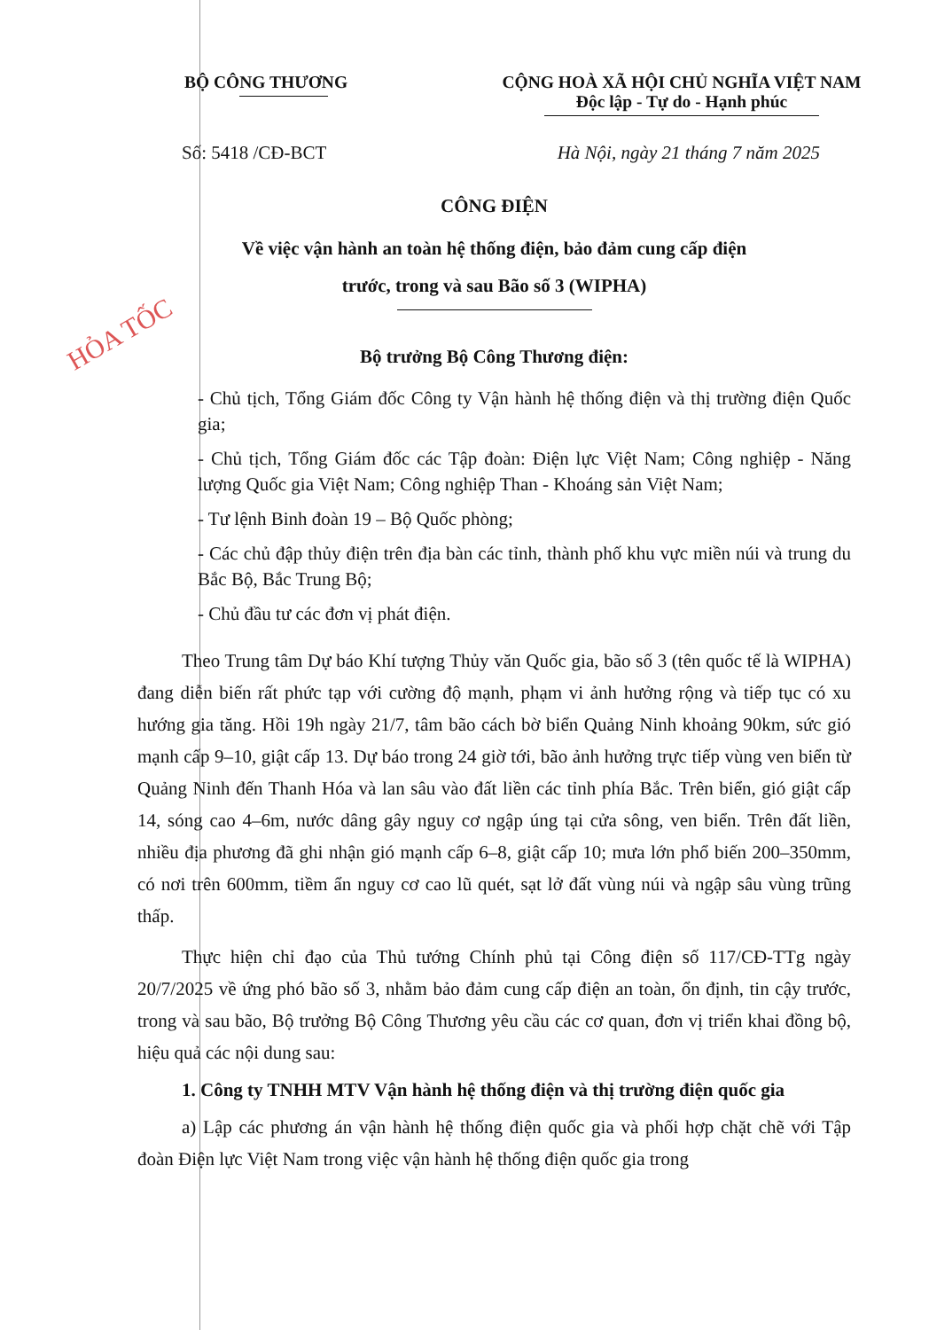BỘ CÔNG THƯƠNG CỘNG HOÀ XÃ HỘI CHỦ NGHĨA VIỆT NAM
Độc lập - Tự do - Hạnh phúc
Số: 5418 /CĐ-BCT Hà Nội, ngày 21 tháng 7 năm 2025
CÔNG ĐIỆN
Về việc vận hành an toàn hệ thống điện, bảo đảm cung cấp điện
trước, trong và sau Bão số 3 (WIPHA)
Bộ trưởng Bộ Công Thương điện:
- Chủ tịch, Tổng Giám đốc Công ty Vận hành hệ thống điện và thị trường điện Quốc gia;
- Chủ tịch, Tổng Giám đốc các Tập đoàn: Điện lực Việt Nam; Công nghiệp - Năng lượng Quốc gia Việt Nam; Công nghiệp Than - Khoáng sản Việt Nam;
- Tư lệnh Binh đoàn 19 – Bộ Quốc phòng;
- Các chủ đập thủy điện trên địa bàn các tỉnh, thành phố khu vực miền núi và trung du Bắc Bộ, Bắc Trung Bộ;
- Chủ đầu tư các đơn vị phát điện.
Theo Trung tâm Dự báo Khí tượng Thủy văn Quốc gia, bão số 3 (tên quốc tế là WIPHA) đang diễn biến rất phức tạp với cường độ mạnh, phạm vi ảnh hưởng rộng và tiếp tục có xu hướng gia tăng. Hồi 19h ngày 21/7, tâm bão cách bờ biển Quảng Ninh khoảng 90km, sức gió mạnh cấp 9–10, giật cấp 13. Dự báo trong 24 giờ tới, bão ảnh hưởng trực tiếp vùng ven biển từ Quảng Ninh đến Thanh Hóa và lan sâu vào đất liền các tỉnh phía Bắc. Trên biển, gió giật cấp 14, sóng cao 4–6m, nước dâng gây nguy cơ ngập úng tại cửa sông, ven biển. Trên đất liền, nhiều địa phương đã ghi nhận gió mạnh cấp 6–8, giật cấp 10; mưa lớn phổ biến 200–350mm, có nơi trên 600mm, tiềm ẩn nguy cơ cao lũ quét, sạt lở đất vùng núi và ngập sâu vùng trũng thấp.
Thực hiện chỉ đạo của Thủ tướng Chính phủ tại Công điện số 117/CĐ-TTg ngày 20/7/2025 về ứng phó bão số 3, nhằm bảo đảm cung cấp điện an toàn, ổn định, tin cậy trước, trong và sau bão, Bộ trưởng Bộ Công Thương yêu cầu các cơ quan, đơn vị triển khai đồng bộ, hiệu quả các nội dung sau:
1. Công ty TNHH MTV Vận hành hệ thống điện và thị trường điện quốc gia
a) Lập các phương án vận hành hệ thống điện quốc gia và phối hợp chặt chẽ với Tập đoàn Điện lực Việt Nam trong việc vận hành hệ thống điện quốc gia trong
HỎA TỐC